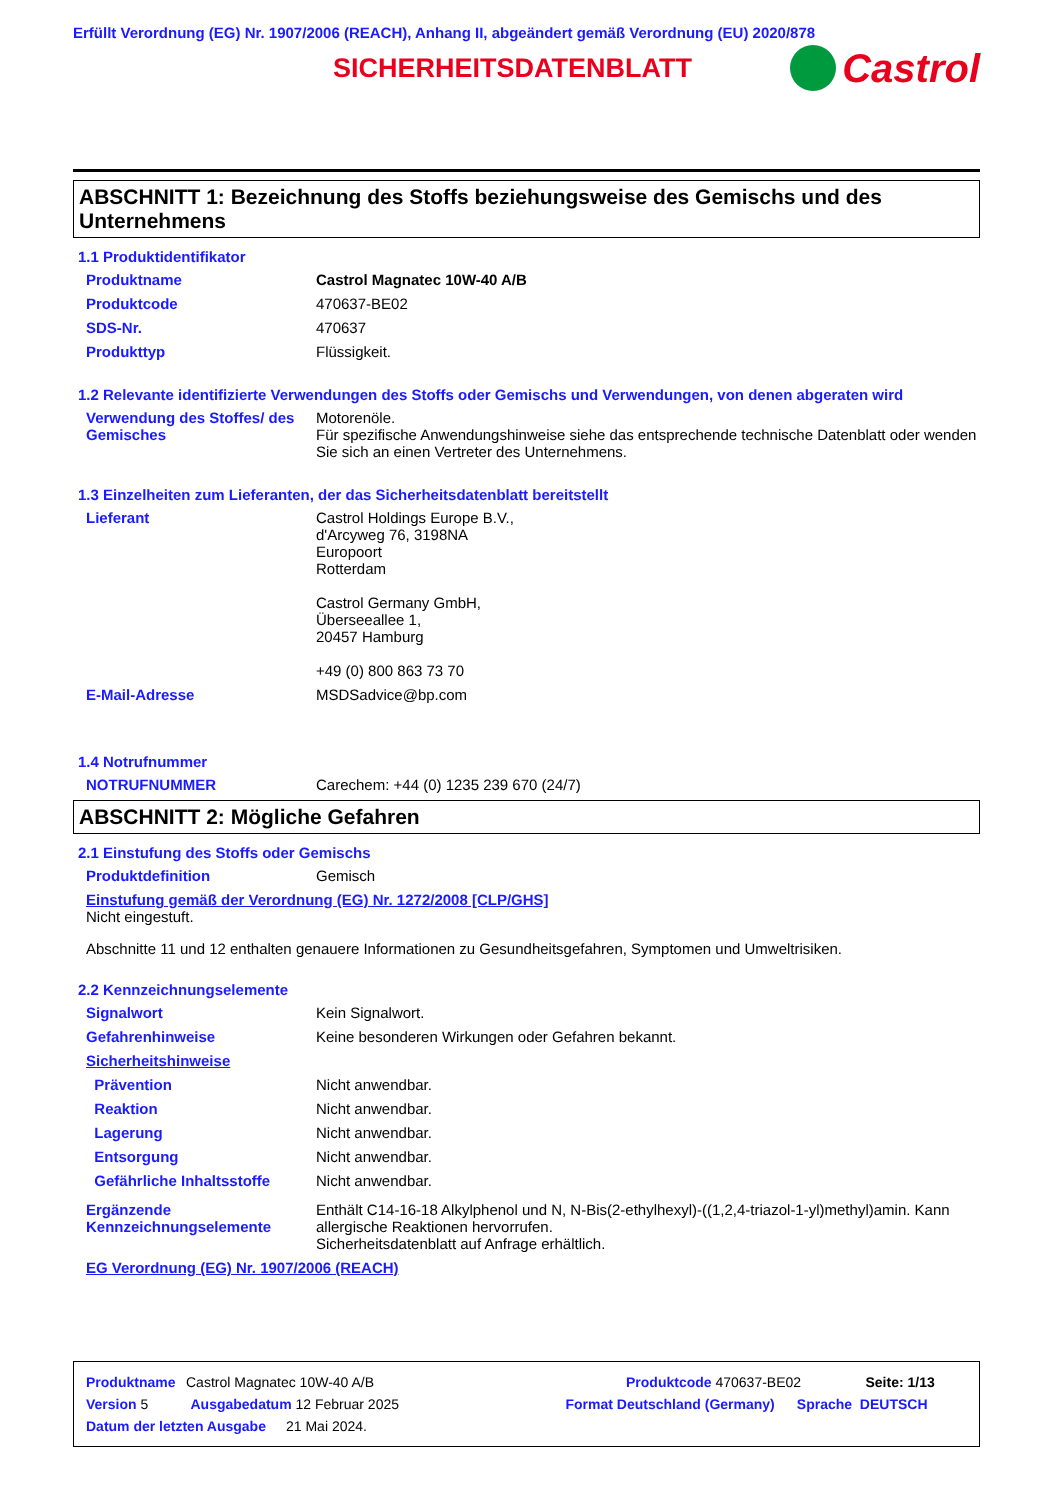Erfüllt Verordnung (EG) Nr. 1907/2006 (REACH), Anhang II, abgeändert gemäß Verordnung (EU) 2020/878
SICHERHEITSDATENBLATT
Castrol
ABSCHNITT 1: Bezeichnung des Stoffs beziehungsweise des Gemischs und des Unternehmens
1.1 Produktidentifikator
Produktname Castrol Magnatec 10W-40 A/B
Produktcode 470637-BE02
SDS-Nr. 470637
Produkttyp Flüssigkeit.
1.2 Relevante identifizierte Verwendungen des Stoffs oder Gemischs und Verwendungen, von denen abgeraten wird
Verwendung des Stoffes/ des Gemisches
Motorenöle.
Für spezifische Anwendungshinweise siehe das entsprechende technische Datenblatt oder wenden Sie sich an einen Vertreter des Unternehmens.
1.3 Einzelheiten zum Lieferanten, der das Sicherheitsdatenblatt bereitstellt
Lieferant Castrol Holdings Europe B.V.,
d'Arcyweg 76, 3198NA
Europoort
Rotterdam
Castrol Germany GmbH,
Überseeallee 1,
20457 Hamburg
+49 (0) 800 863 73 70
E-Mail-Adresse MSDSadvice@bp.com
1.4 Notrufnummer
NOTRUFNUMMER Carechem: +44 (0) 1235 239 670 (24/7)
ABSCHNITT 2: Mögliche Gefahren
2.1 Einstufung des Stoffs oder Gemischs
Produktdefinition Gemisch
Einstufung gemäß der Verordnung (EG) Nr. 1272/2008 [CLP/GHS]
Nicht eingestuft.
Abschnitte 11 und 12 enthalten genauere Informationen zu Gesundheitsgefahren, Symptomen und Umweltrisiken.
2.2 Kennzeichnungselemente
Signalwort Kein Signalwort.
Gefahrenhinweise Keine besonderen Wirkungen oder Gefahren bekannt.
Sicherheitshinweise
Prävention Nicht anwendbar.
Reaktion Nicht anwendbar.
Lagerung Nicht anwendbar.
Entsorgung Nicht anwendbar.
Gefährliche Inhaltsstoffe Nicht anwendbar.
Ergänzende Kennzeichnungselemente
Enthält C14-16-18 Alkylphenol und N, N-Bis(2-ethylhexyl)-((1,2,4-triazol-1-yl)methyl)amin. Kann allergische Reaktionen hervorrufen.
Sicherheitsdatenblatt auf Anfrage erhältlich.
EG Verordnung (EG) Nr. 1907/2006 (REACH)
Produktname Castrol Magnatec 10W-40 A/B Produktcode 470637-BE02 Seite: 1/13
Version 5 Ausgabedatum 12 Februar 2025 Format Deutschland (Germany) Sprache DEUTSCH
Datum der letzten Ausgabe 21 Mai 2024.